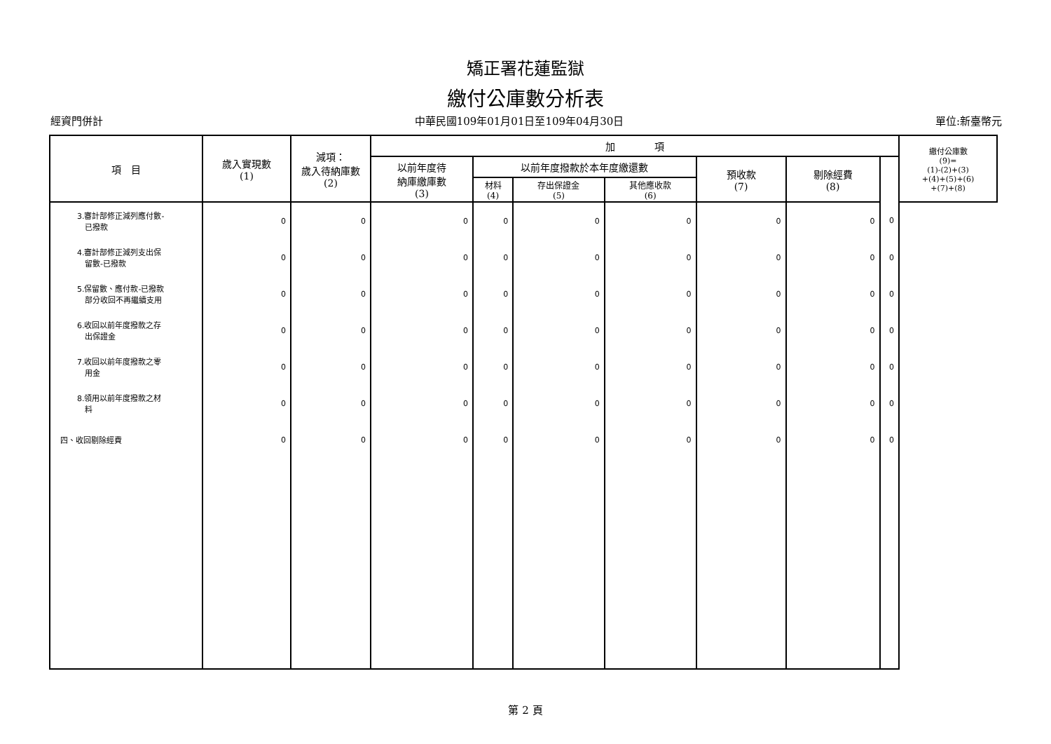矯正署花蓮監獄
繳付公庫數分析表
經資門併計 中華民國109年01月01日至109年04月30日 單位:新臺幣元
| 項 目 | 歲入實現數 (1) | 減項： 歲入待納庫數 (2) | 加 項 | | | | | | | 繳付公庫數 (9)= (1)-(2)+(3) +(4)+(5)+(6) +(7)+(8) |
| --- | --- | --- | --- | --- | --- | --- | --- | --- | --- | --- |
| | | | 以前年度待 納庫繳庫數 (3) | 以前年度撥款於本年度繳還數 | | | 預收款 (7) | 剔除經費 (8) | | |
| | | | | 材料 (4) | 存出保證金 (5) | 其他應收款 (6) | | | | |
| 3.審計部修正減列應付數- 已撥款 | 0 | 0 | 0 | 0 | 0 | 0 | 0 | 0 | 0 | |
| 4.審計部修正減列支出保 留數-已撥款 | 0 | 0 | 0 | 0 | 0 | 0 | 0 | 0 | 0 | |
| 5.保留數、應付款-已撥款 部分收回不再繼續支用 | 0 | 0 | 0 | 0 | 0 | 0 | 0 | 0 | 0 | |
| 6.收回以前年度撥款之存 出保證金 | 0 | 0 | 0 | 0 | 0 | 0 | 0 | 0 | 0 | |
| 7.收回以前年度撥款之零 用金 | 0 | 0 | 0 | 0 | 0 | 0 | 0 | 0 | 0 | |
| 8.領用以前年度撥款之材 料 | 0 | 0 | 0 | 0 | 0 | 0 | 0 | 0 | 0 | |
| 四、收回剔除經費 | 0 | 0 | 0 | 0 | 0 | 0 | 0 | 0 | 0 | |
第 2 頁